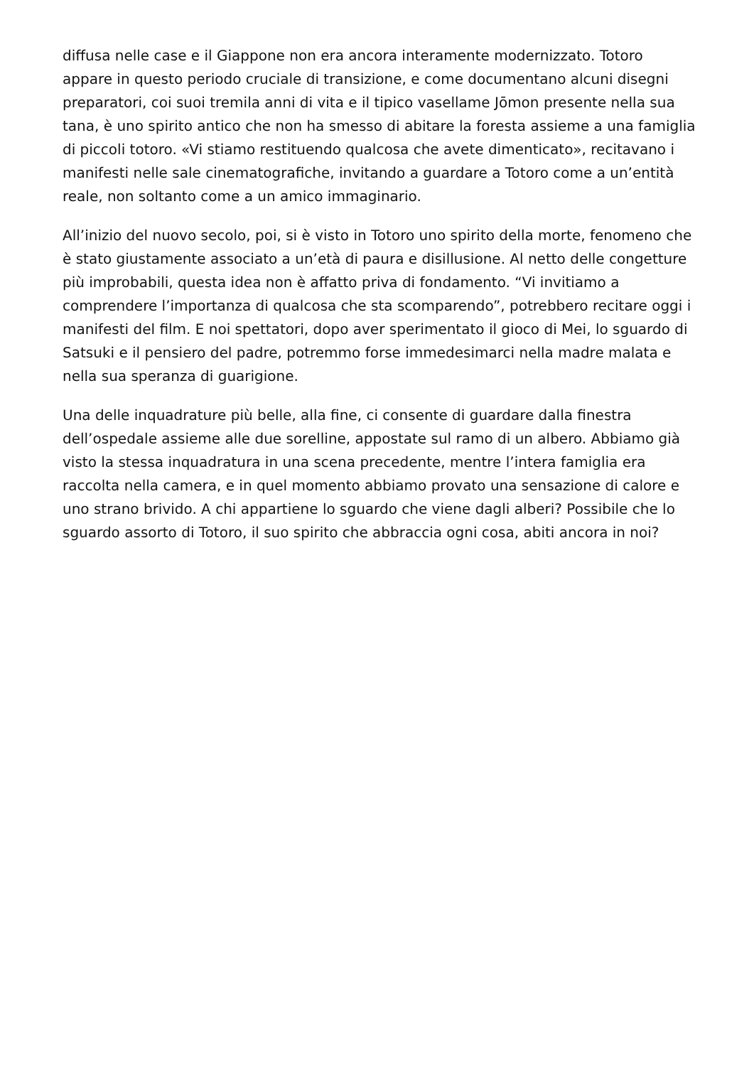diffusa nelle case e il Giappone non era ancora interamente modernizzato. Totoro appare in questo periodo cruciale di transizione, e come documentano alcuni disegni preparatori, coi suoi tremila anni di vita e il tipico vasellame Jōmon presente nella sua tana, è uno spirito antico che non ha smesso di abitare la foresta assieme a una famiglia di piccoli totoro. «Vi stiamo restituendo qualcosa che avete dimenticato», recitavano i manifesti nelle sale cinematografiche, invitando a guardare a Totoro come a un’entità reale, non soltanto come a un amico immaginario.
All’inizio del nuovo secolo, poi, si è visto in Totoro uno spirito della morte, fenomeno che è stato giustamente associato a un’età di paura e disillusione. Al netto delle congetture più improbabili, questa idea non è affatto priva di fondamento. “Vi invitiamo a comprendere l’importanza di qualcosa che sta scomparendo”, potrebbero recitare oggi i manifesti del film. E noi spettatori, dopo aver sperimentato il gioco di Mei, lo sguardo di Satsuki e il pensiero del padre, potremmo forse immedesimarci nella madre malata e nella sua speranza di guarigione.
Una delle inquadrature più belle, alla fine, ci consente di guardare dalla finestra dell’ospedale assieme alle due sorelline, appostate sul ramo di un albero. Abbiamo già visto la stessa inquadratura in una scena precedente, mentre l’intera famiglia era raccolta nella camera, e in quel momento abbiamo provato una sensazione di calore e uno strano brivido. A chi appartiene lo sguardo che viene dagli alberi? Possibile che lo sguardo assorto di Totoro, il suo spirito che abbraccia ogni cosa, abiti ancora in noi?